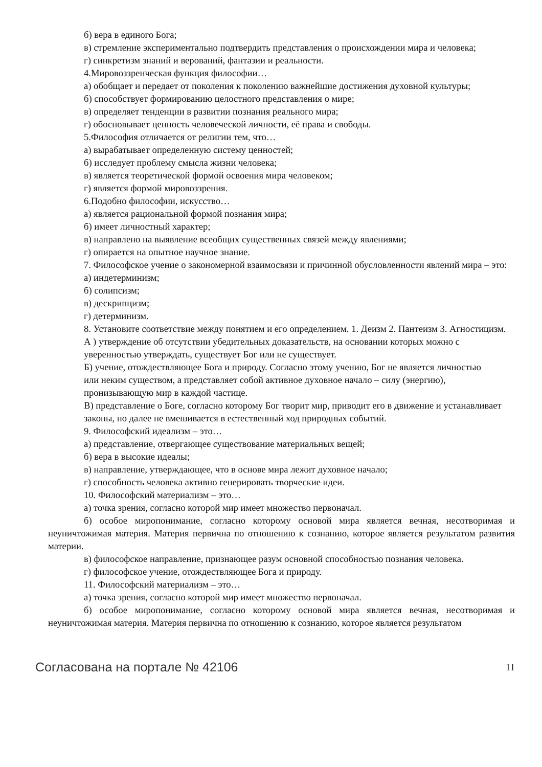б) вера в единого Бога;
в) стремление экспериментально подтвердить представления о происхождении мира и человека;
г) синкретизм знаний и верований, фантазии и реальности.
4.Мировоззренческая функция философии…
а) обобщает и передает от поколения к поколению важнейшие достижения духовной культуры;
б) способствует формированию целостного представления о мире;
в) определяет тенденции в развитии познания реального мира;
г) обосновывает ценность человеческой личности, её права и свободы.
5.Философия отличается от религии тем, что…
а) вырабатывает определенную систему ценностей;
б) исследует проблему смысла жизни человека;
в) является теоретической формой освоения мира человеком;
г) является формой мировоззрения.
6.Подобно философии, искусство…
а) является рациональной формой познания мира;
б) имеет личностный характер;
в) направлено на выявление всеобщих существенных связей между явлениями;
г) опирается на опытное научное знание.
7. Философское учение о закономерной взаимосвязи и причинной обусловленности явлений мира – это:
а) индетерминизм;
б) солипсизм;
в) дескрипцизм;
г) детерминизм.
8. Установите соответствие между понятием и его определением. 1. Деизм 2. Пантеизм 3. Агностицизм.
А ) утверждение об отсутствии убедительных доказательств, на основании которых можно с уверенностью утверждать, существует Бог или не существует.
Б) учение, отождествляющее Бога и природу. Согласно этому учению, Бог не является личностью
или неким существом, а представляет собой активное духовное начало – силу (энергию), пронизывающую мир в каждой частице.
В) представление о Боге, согласно которому Бог творит мир, приводит его в движение и устанавливает законы, но далее не вмешивается в естественный ход природных событий.
9. Философский идеализм – это…
а) представление, отвергающее существование материальных вещей;
б) вера в высокие идеалы;
в) направление, утверждающее, что в основе мира лежит духовное начало;
г) способность человека активно генерировать творческие идеи.
10. Философский материализм – это…
а) точка зрения, согласно которой мир имеет множество первоначал.
б) особое миропонимание, согласно которому основой мира является вечная, несотворимая и неуничтожимая материя. Материя первична по отношению к сознанию, которое является результатом развития материи.
в) философское направление, признающее разум основной способностью познания человека.
г) философское учение, отождествляющее Бога и природу.
11. Философский материализм – это…
а) точка зрения, согласно которой мир имеет множество первоначал.
б) особое миропонимание, согласно которому основой мира является вечная, несотворимая и неуничтожимая материя. Материя первична по отношению к сознанию, которое является результатом
Согласована на портале № 42106 11